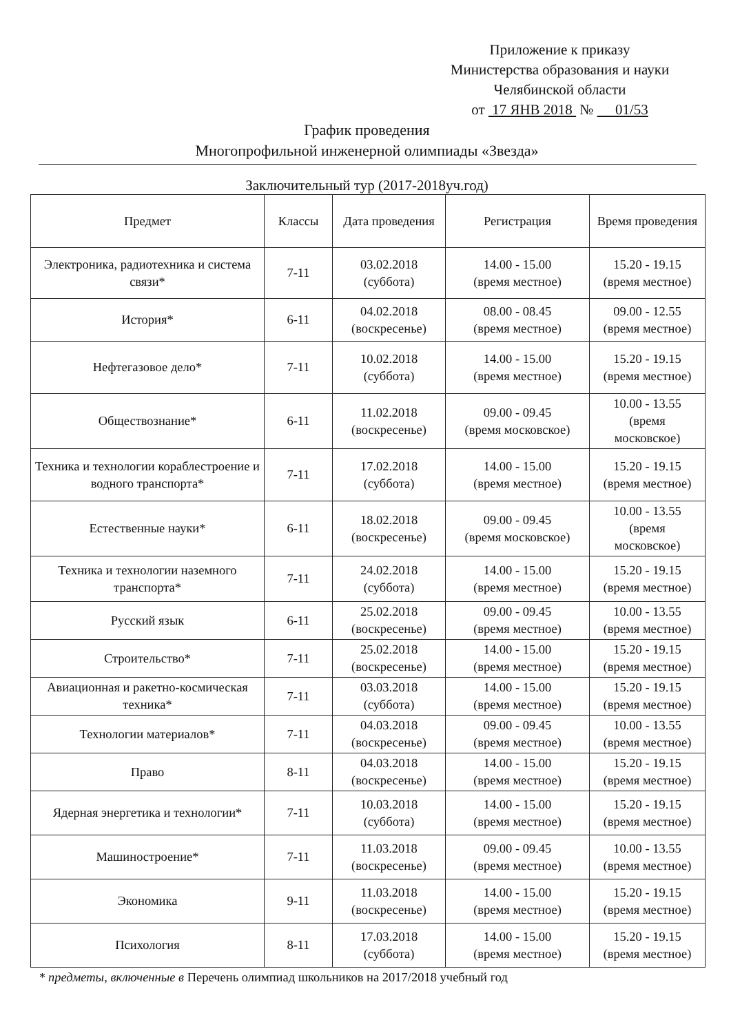Приложение к приказу
Министерства образования и науки
Челябинской области
от 17 ЯНВ 2018 № 01/53
График проведения
Многопрофильной инженерной олимпиады «Звезда»
Заключительный тур (2017-2018уч.год)
| Предмет | Классы | Дата проведения | Регистрация | Время проведения |
| --- | --- | --- | --- | --- |
| Электроника, радиотехника и система связи* | 7-11 | 03.02.2018 (суббота) | 14.00 - 15.00 (время местное) | 15.20 - 19.15 (время местное) |
| История* | 6-11 | 04.02.2018 (воскресенье) | 08.00 - 08.45 (время местное) | 09.00 - 12.55 (время местное) |
| Нефтегазовое дело* | 7-11 | 10.02.2018 (суббота) | 14.00 - 15.00 (время местное) | 15.20 - 19.15 (время местное) |
| Обществознание* | 6-11 | 11.02.2018 (воскресенье) | 09.00 - 09.45 (время московское) | 10.00 - 13.55 (время московское) |
| Техника и технологии кораблестроение и водного транспорта* | 7-11 | 17.02.2018 (суббота) | 14.00 - 15.00 (время местное) | 15.20 - 19.15 (время местное) |
| Естественные науки* | 6-11 | 18.02.2018 (воскресенье) | 09.00 - 09.45 (время московское) | 10.00 - 13.55 (время московское) |
| Техника и технологии наземного транспорта* | 7-11 | 24.02.2018 (суббота) | 14.00 - 15.00 (время местное) | 15.20 - 19.15 (время местное) |
| Русский язык | 6-11 | 25.02.2018 (воскресенье) | 09.00 - 09.45 (время местное) | 10.00 - 13.55 (время местное) |
| Строительство* | 7-11 | 25.02.2018 (воскресенье) | 14.00 - 15.00 (время местное) | 15.20 - 19.15 (время местное) |
| Авиационная и ракетно-космическая техника* | 7-11 | 03.03.2018 (суббота) | 14.00 - 15.00 (время местное) | 15.20 - 19.15 (время местное) |
| Технологии материалов* | 7-11 | 04.03.2018 (воскресенье) | 09.00 - 09.45 (время местное) | 10.00 - 13.55 (время местное) |
| Право | 8-11 | 04.03.2018 (воскресенье) | 14.00 - 15.00 (время местное) | 15.20 - 19.15 (время местное) |
| Ядерная энергетика и технологии* | 7-11 | 10.03.2018 (суббота) | 14.00 - 15.00 (время местное) | 15.20 - 19.15 (время местное) |
| Машиностроение* | 7-11 | 11.03.2018 (воскресенье) | 09.00 - 09.45 (время местное) | 10.00 - 13.55 (время местное) |
| Экономика | 9-11 | 11.03.2018 (воскресенье) | 14.00 - 15.00 (время местное) | 15.20 - 19.15 (время местное) |
| Психология | 8-11 | 17.03.2018 (суббота) | 14.00 - 15.00 (время местное) | 15.20 - 19.15 (время местное) |
* предметы, включенные в Перечень олимпиад школьников на 2017/2018 учебный год